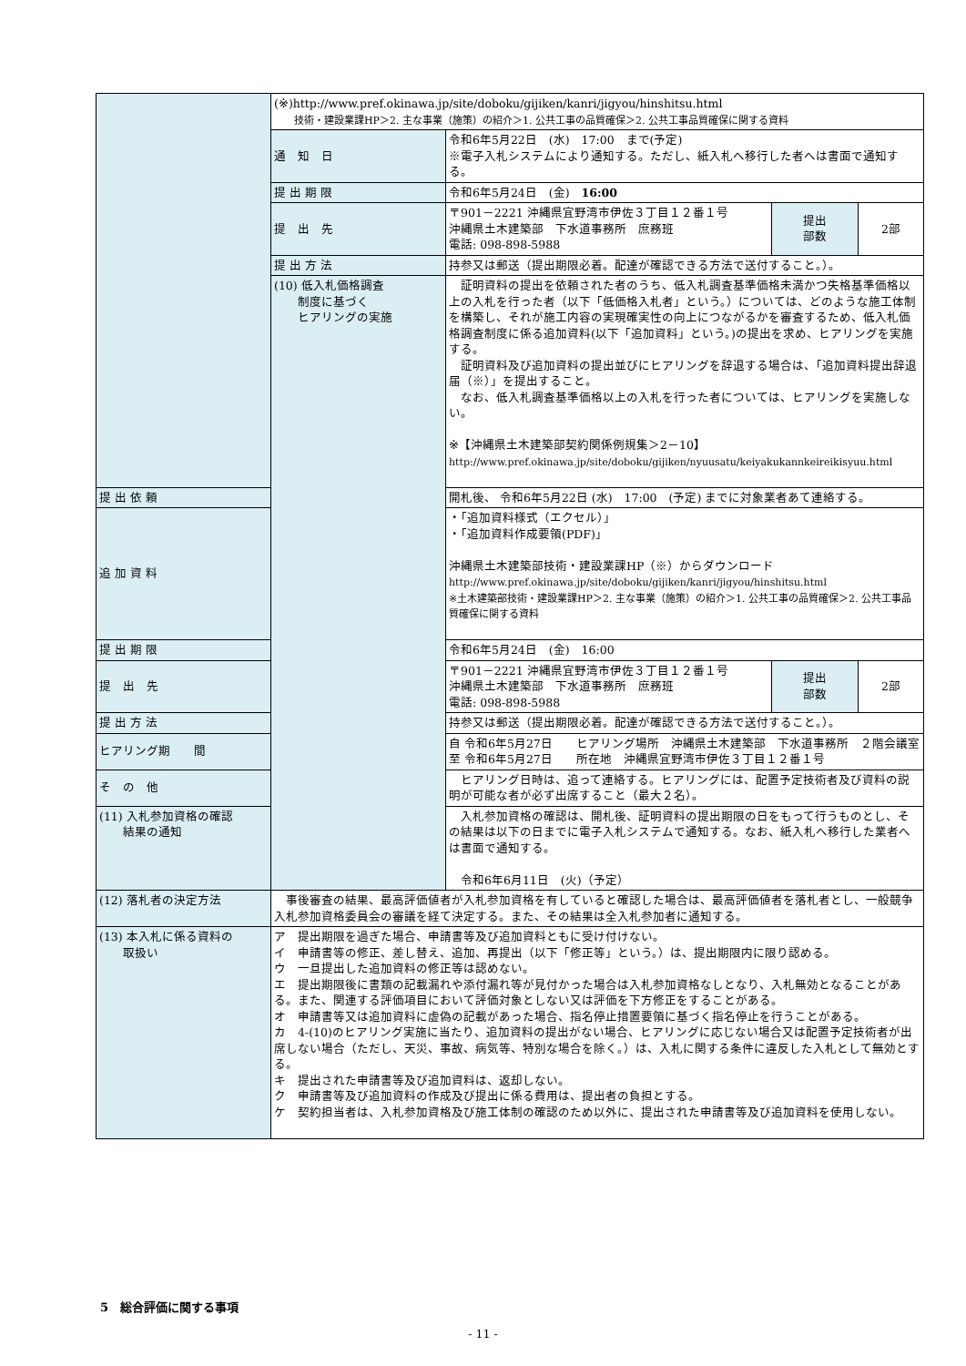| | (※)http://www.pref.okinawa.jp/site/doboku/gijiken/kanri/jigyou/hinshitsu.html 技術・建設業課HP＞2. 主な事業（施策）の紹介＞1. 公共工事の品質確保＞2. 公共工事品質確保に関する資料 | | | |
| | 通 知 日 | 令和6年5月22日 (水) 17:00 まで(予定) ※電子入札システムにより通知する。ただし、紙入札へ移行した者へは書面で通知する。 | | |
| | 提 出 期 限 | 令和6年5月24日 (金) 16:00 | | |
| | 提 出 先 | 〒901－2221 沖縄県宜野湾市伊佐３丁目１２番１号 沖縄県土木建築部 下水道事務所 庶務班 電話: 098-898-5988 | 提出 部数 | 2部 |
| | 提 出 方 法 | 持参又は郵送（提出期限必着。配達が確認できる方法で送付すること。）。 | | |
| | (10) 低入札価格調査 制度に基づく ヒアリングの実施 | 証明資料の提出を依頼された者のうち、低入札調査基準価格未満かつ失格基準価格以上の入札を行った者（以下「低価格入札者」という。）については、どのような施工体制を構築し、それが施工内容の実現確実性の向上につながるかを審査するため、低入札価格調査制度に係る追加資料(以下「追加資料」という。)の提出を求め、ヒアリングを実施する。 証明資料及び追加資料の提出並びにヒアリングを辞退する場合は、「追加資料提出辞退届（※）」を提出すること。 なお、低入札調査基準価格以上の入札を行った者については、ヒアリングを実施しない。 ※【沖縄県土木建築部契約関係例規集＞2－10】 http://www.pref.okinawa.jp/site/doboku/gijiken/nyuusatu/keiyakukannkeireikisyuu.html | | |
| 提 出 依 頼 | | 開札後、 令和6年5月22日 (水) 17:00 (予定) までに対象業者あて連絡する。 | | |
| 追 加 資 料 | | ・「追加資料様式（エクセル）」 ・「追加資料作成要領(PDF)」 沖縄県土木建築部技術・建設業課HP（※）からダウンロード http://www.pref.okinawa.jp/site/doboku/gijiken/kanri/jigyou/hinshitsu.html ※土木建築部技術・建設業課HP＞2. 主な事業（施策）の紹介＞1. 公共工事の品質確保＞2. 公共工事品質確保に関する資料 | | |
| 提 出 期 限 | | 令和6年5月24日 (金) 16:00 | | |
| 提 出 先 | | 〒901－2221 沖縄県宜野湾市伊佐３丁目１２番１号 沖縄県土木建築部 下水道事務所 庶務班 電話: 098-898-5988 | 提出 部数 | 2部 |
| 提 出 方 法 | | 持参又は郵送（提出期限必着。配達が確認できる方法で送付すること。）。 | | |
| ヒアリング期 間 | | 自 令和6年5月27日 ヒアリング場所 沖縄県土木建築部 下水道事務所 ２階会議室 至 令和6年5月27日 所在地 沖縄県宜野湾市伊佐３丁目１２番１号 | | |
| そ の 他 | | ヒアリング日時は、追って連絡する。ヒアリングには、配置予定技術者及び資料の説明が可能な者が必ず出席すること（最大２名）。 | | |
| (11) 入札参加資格の確認 結果の通知 | | 入札参加資格の確認は、開札後、証明資料の提出期限の日をもって行うものとし、その結果は以下の日までに電子入札システムで通知する。なお、紙入札へ移行した業者へは書面で通知する。 令和6年6月11日 (火)（予定） | | |
| (12) 落札者の決定方法 | 事後審査の結果、最高評価値者が入札参加資格を有していると確認した場合は、最高評価値者を落札者とし、一般競争入札参加資格委員会の審議を経て決定する。また、その結果は全入札参加者に通知する。 | | | |
| (13) 本入札に係る資料の 取扱い | ア 提出期限を過ぎた場合、申請書等及び追加資料ともに受け付けない。 イ 申請書等の修正、差し替え、追加、再提出（以下「修正等」という。）は、提出期限内に限り認める。 ウ 一旦提出した追加資料の修正等は認めない。 エ 提出期限後に書類の記載漏れや添付漏れ等が見付かった場合は入札参加資格なしとなり、入札無効となることがある。また、関連する評価項目において評価対象としない又は評価を下方修正をすることがある。 オ 申請書等又は追加資料に虚偽の記載があった場合、指名停止措置要領に基づく指名停止を行うことがある。 カ 4-(10)のヒアリング実施に当たり、追加資料の提出がない場合、ヒアリングに応じない場合又は配置予定技術者が出席しない場合（ただし、天災、事故、病気等、特別な場合を除く。）は、入札に関する条件に違反した入札として無効とする。 キ 提出された申請書等及び追加資料は、返却しない。 ク 申請書等及び追加資料の作成及び提出に係る費用は、提出者の負担とする。 ケ 契約担当者は、入札参加資格及び施工体制の確認のため以外に、提出された申請書等及び追加資料を使用しない。 | | | |
5　総合評価に関する事項
- 11 -